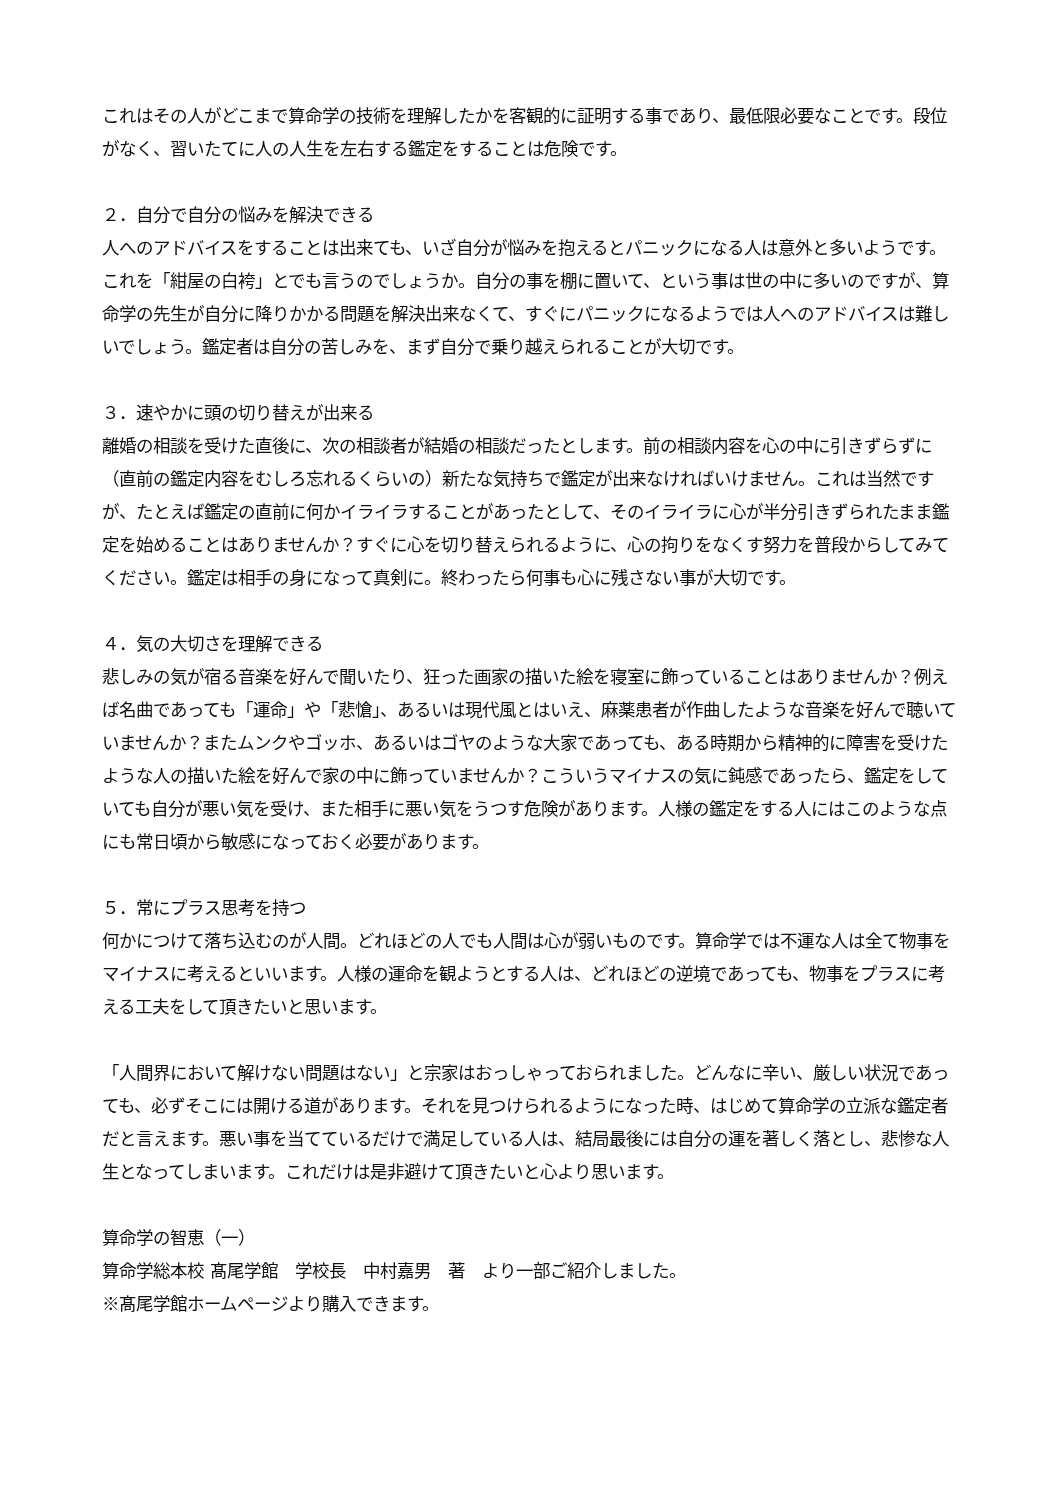これはその人がどこまで算命学の技術を理解したかを客観的に証明する事であり、最低限必要なことです。段位がなく、習いたてに人の人生を左右する鑑定をすることは危険です。
２．自分で自分の悩みを解決できる
人へのアドバイスをすることは出来ても、いざ自分が悩みを抱えるとパニックになる人は意外と多いようです。これを「紺屋の白袴」とでも言うのでしょうか。自分の事を棚に置いて、という事は世の中に多いのですが、算命学の先生が自分に降りかかる問題を解決出来なくて、すぐにパニックになるようでは人へのアドバイスは難しいでしょう。鑑定者は自分の苦しみを、まず自分で乗り越えられることが大切です。
３．速やかに頭の切り替えが出来る
離婚の相談を受けた直後に、次の相談者が結婚の相談だったとします。前の相談内容を心の中に引きずらずに（直前の鑑定内容をむしろ忘れるくらいの）新たな気持ちで鑑定が出来なければいけません。これは当然ですが、たとえば鑑定の直前に何かイライラすることがあったとして、そのイライラに心が半分引きずられたまま鑑定を始めることはありませんか？すぐに心を切り替えられるように、心の拘りをなくす努力を普段からしてみてください。鑑定は相手の身になって真剣に。終わったら何事も心に残さない事が大切です。
４．気の大切さを理解できる
悲しみの気が宿る音楽を好んで聞いたり、狂った画家の描いた絵を寝室に飾っていることはありませんか？例えば名曲であっても「運命」や「悲愴」、あるいは現代風とはいえ、麻薬患者が作曲したような音楽を好んで聴いていませんか？またムンクやゴッホ、あるいはゴヤのような大家であっても、ある時期から精神的に障害を受けたような人の描いた絵を好んで家の中に飾っていませんか？こういうマイナスの気に鈍感であったら、鑑定をしていても自分が悪い気を受け、また相手に悪い気をうつす危険があります。人様の鑑定をする人にはこのような点にも常日頃から敏感になっておく必要があります。
５．常にプラス思考を持つ
何かにつけて落ち込むのが人間。どれほどの人でも人間は心が弱いものです。算命学では不運な人は全て物事をマイナスに考えるといいます。人様の運命を観ようとする人は、どれほどの逆境であっても、物事をプラスに考える工夫をして頂きたいと思います。
「人間界において解けない問題はない」と宗家はおっしゃっておられました。どんなに辛い、厳しい状況であっても、必ずそこには開ける道があります。それを見つけられるようになった時、はじめて算命学の立派な鑑定者だと言えます。悪い事を当てているだけで満足している人は、結局最後には自分の運を著しく落とし、悲惨な人生となってしまいます。これだけは是非避けて頂きたいと心より思います。
算命学の智恵（一）
算命学総本校 髙尾学館　学校長　中村嘉男　著　より一部ご紹介しました。
※髙尾学館ホームページより購入できます。